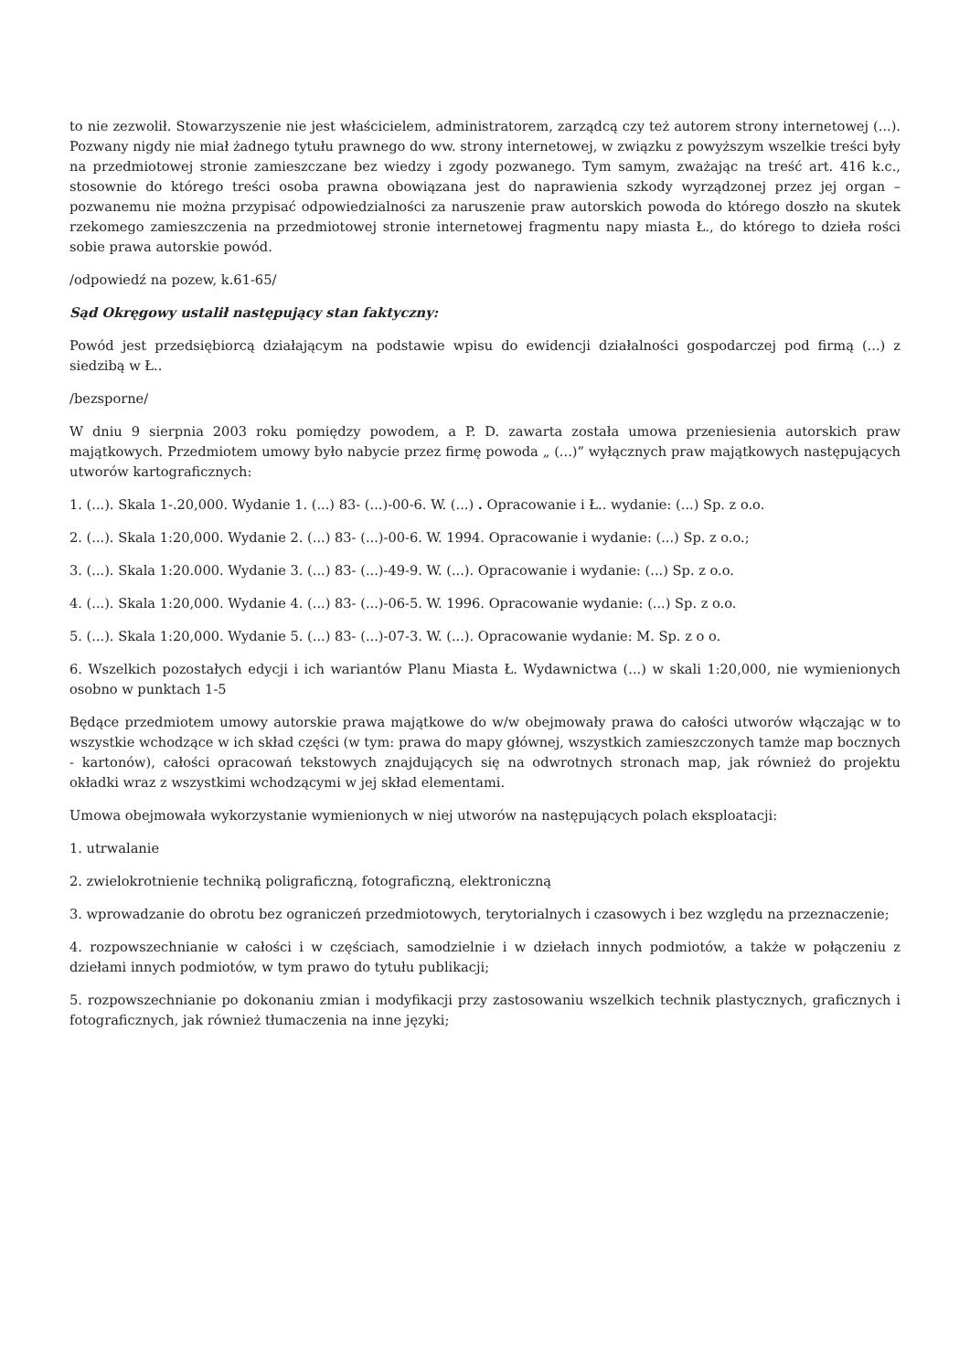to nie zezwolił. Stowarzyszenie nie jest właścicielem, administratorem, zarządcą czy też autorem strony internetowej (...). Pozwany nigdy nie miał żadnego tytułu prawnego do ww. strony internetowej, w związku z powyższym wszelkie treści były na przedmiotowej stronie zamieszczane bez wiedzy i zgody pozwanego. Tym samym, zważając na treść art. 416 k.c., stosownie do którego treści osoba prawna obowiązana jest do naprawienia szkody wyrządzonej przez jej organ – pozwanemu nie można przypisać odpowiedzialności za naruszenie praw autorskich powoda do którego doszło na skutek rzekomego zamieszczenia na przedmiotowej stronie internetowej fragmentu napy miasta Ł., do którego to dzieła rości sobie prawa autorskie powód.
/odpowiedź na pozew, k.61-65/
Sąd Okręgowy ustalił następujący stan faktyczny:
Powód jest przedsiębiorcą działającym na podstawie wpisu do ewidencji działalności gospodarczej pod firmą (...) z siedzibą w Ł..
/bezsporne/
W dniu 9 sierpnia 2003 roku pomiędzy powodem, a P. D. zawarta została umowa przeniesienia autorskich praw majątkowych. Przedmiotem umowy było nabycie przez firmę powoda „ (...)” wyłącznych praw majątkowych następujących utworów kartograficznych:
1. (...). Skala 1-.20,000. Wydanie 1. (...) 83- (...)-00-6. W. (...) . Opracowanie i Ł.. wydanie: (...) Sp. z o.o.
2. (...). Skala 1:20,000. Wydanie 2. (...) 83- (...)-00-6. W. 1994. Opracowanie i wydanie: (...) Sp. z o.o.;
3. (...). Skala 1:20.000. Wydanie 3. (...) 83- (...)-49-9. W. (...). Opracowanie i wydanie: (...) Sp. z o.o.
4. (...). Skala 1:20,000. Wydanie 4. (...) 83- (...)-06-5. W. 1996. Opracowanie wydanie: (...) Sp. z o.o.
5. (...). Skala 1:20,000. Wydanie 5. (...) 83- (...)-07-3. W. (...). Opracowanie wydanie: M. Sp. z o o.
6. Wszelkich pozostałych edycji i ich wariantów Planu Miasta Ł. Wydawnictwa (...) w skali 1:20,000, nie wymienionych osobno w punktach 1-5
Będące przedmiotem umowy autorskie prawa majątkowe do w/w obejmowały prawa do całości utworów włączając w to wszystkie wchodzące w ich skład części (w tym: prawa do mapy głównej, wszystkich zamieszczonych tamże map bocznych - kartonów), całości opracowań tekstowych znajdujących się na odwrotnych stronach map, jak również do projektu okładki wraz z wszystkimi wchodzącymi w jej skład elementami.
Umowa obejmowała wykorzystanie wymienionych w niej utworów na następujących polach eksploatacji:
1. utrwalanie
2. zwielokrotnienie techniką poligraficzną, fotograficzną, elektroniczną
3. wprowadzanie do obrotu bez ograniczeń przedmiotowych, terytorialnych i czasowych i bez względu na przeznaczenie;
4. rozpowszechnianie w całości i w częściach, samodzielnie i w dziełach innych podmiotów, a także w połączeniu z dziełami innych podmiotów, w tym prawo do tytułu publikacji;
5. rozpowszechnianie po dokonaniu zmian i modyfikacji przy zastosowaniu wszelkich technik plastycznych, graficznych i fotograficznych, jak również tłumaczenia na inne języki;